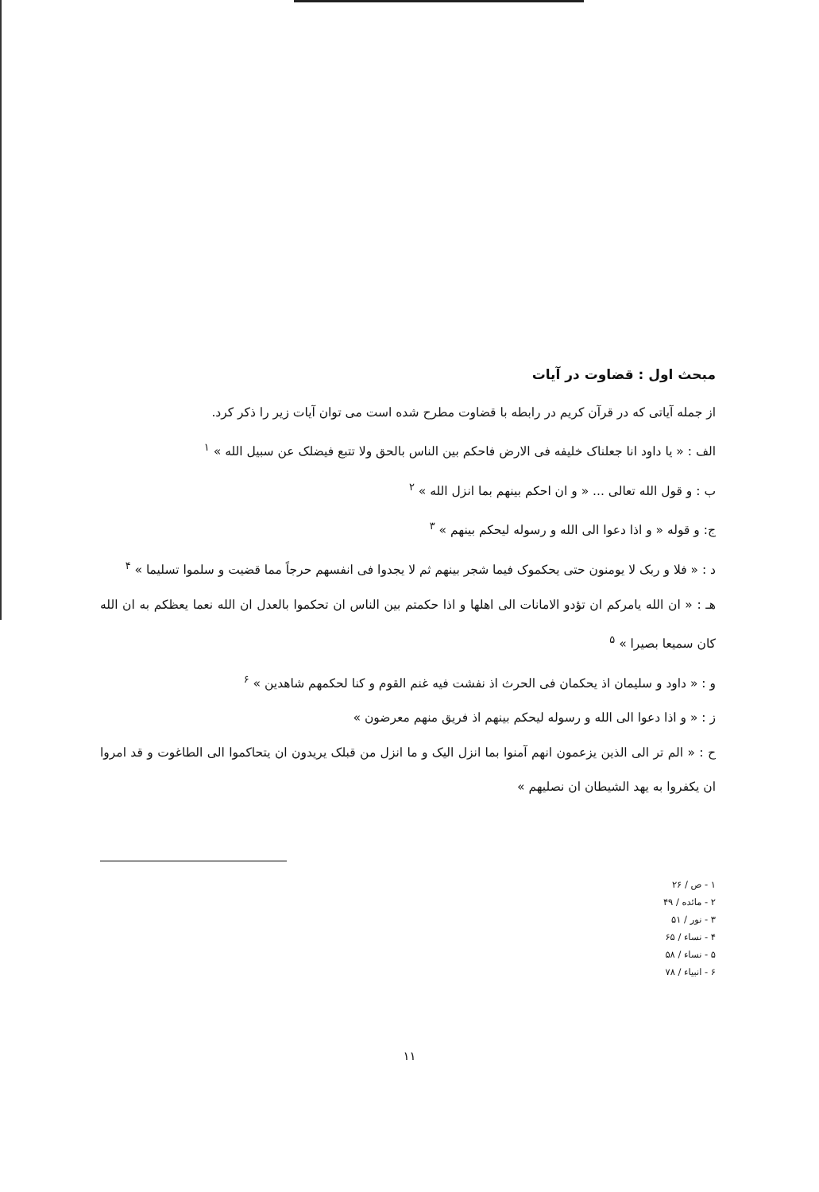مبحث اول : قضاوت در آیات
از جمله آیاتی که در قرآن کریم در رابطه با قضاوت مطرح شده است می توان آیات زیر را ذکر کرد.
الف : « یا داود انا جعلناک خلیفه فی الارض فاحکم بین الناس بالحق ولا تتبع فیضلک عن سبیل الله » <sup>۱</sup>
ب : و قول الله تعالی ... « و ان احکم بینهم بما انزل الله » <sup>۲</sup>
ج: و قوله « و اذا دعوا الی الله و رسوله لیحکم بینهم » <sup>۳</sup>
د : « فلا و ربک لا یومنون حتی یحکموک فیما شجر بینهم ثم لا یجدوا فی انفسهم حرجاً مما قضیت و سلموا تسلیما » <sup>۴</sup>
هـ : « ان الله یامرکم ان تؤدو الامانات الی اهلها و اذا حکمتم بین الناس ان تحکموا بالعدل ان الله نعما یعظکم به ان الله کان سمیعا بصیرا » <sup>۵</sup>
و : « داود و سلیمان اذ یحکمان فی الحرث اذ نفشت فیه غنم القوم و کنا لحکمهم شاهدین » <sup>۶</sup>
ز : « و اذا دعوا الی الله و رسوله لیحکم بینهم اذ فریق منهم معرضون »
ح : « الم تر الی الذین یزعمون انهم آمنوا بما انزل الیک و ما انزل من قبلک یریدون ان یتحاکموا الی الطاغوت و قد امروا ان یکفروا به یهد الشیطان ان نصلیهم »
۱ - ص / ۲۶
۲ - مائده / ۴۹
۳ - نور / ۵۱
۴ - نساء / ۶۵
۵ - نساء / ۵۸
۶ - انبیاء / ۷۸
۱۱